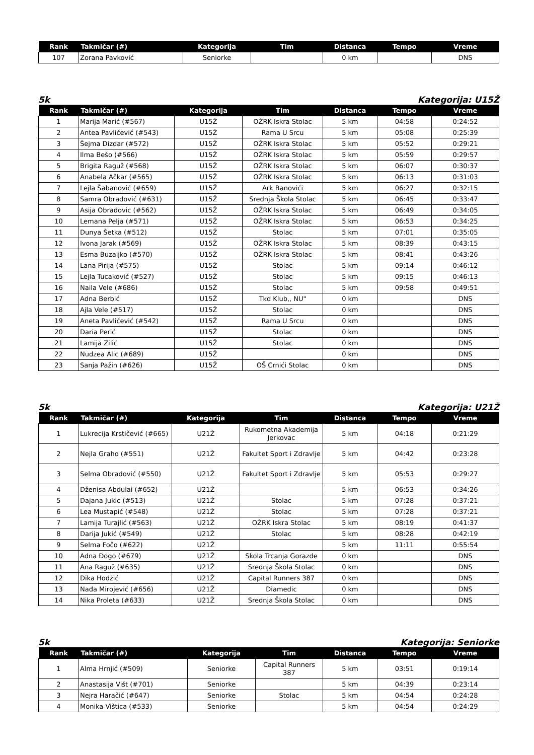| Rank | Takmičar (#) | Kategorija | Tim | Distanca | Tempo | Vreme |
| --- | --- | --- | --- | --- | --- | --- |
| 107 | Zorana Pavković | Seniorke | | 0 km | | DNS |
5k Kategorija: U15Ž
| Rank | Takmičar (#) | Kategorija | Tim | Distanca | Tempo | Vreme |
| --- | --- | --- | --- | --- | --- | --- |
| 1 | Marija Marić (#567) | U15Ž | OŽRK Iskra Stolac | 5 km | 04:58 | 0:24:52 |
| 2 | Antea Pavličević (#543) | U15Ž | Rama U Srcu | 5 km | 05:08 | 0:25:39 |
| 3 | Šejma Dizdar (#572) | U15Ž | OŽRK Iskra Stolac | 5 km | 05:52 | 0:29:21 |
| 4 | Ilma Bešo (#566) | U15Ž | OŽRK Iskra Stolac | 5 km | 05:59 | 0:29:57 |
| 5 | Brigita Raguž (#568) | U15Ž | OŽRK Iskra Stolac | 5 km | 06:07 | 0:30:37 |
| 6 | Anabela Ačkar (#565) | U15Ž | OŽRK Iskra Stolac | 5 km | 06:13 | 0:31:03 |
| 7 | Lejla Šabanović (#659) | U15Ž | Ark Banovići | 5 km | 06:27 | 0:32:15 |
| 8 | Samra Obradović (#631) | U15Ž | Srednja Škola Stolac | 5 km | 06:45 | 0:33:47 |
| 9 | Asija Obradovic (#562) | U15Ž | OŽRK Iskra Stolac | 5 km | 06:49 | 0:34:05 |
| 10 | Lemana Pelja (#571) | U15Ž | OŽRK Iskra Stolac | 5 km | 06:53 | 0:34:25 |
| 11 | Dunya Šetka (#512) | U15Ž | Stolac | 5 km | 07:01 | 0:35:05 |
| 12 | Ivona Jarak (#569) | U15Ž | OŽRK Iskra Stolac | 5 km | 08:39 | 0:43:15 |
| 13 | Esma Buzaljko (#570) | U15Ž | OŽRK Iskra Stolac | 5 km | 08:41 | 0:43:26 |
| 14 | Lana Pirija (#575) | U15Ž | Stolac | 5 km | 09:14 | 0:46:12 |
| 15 | Lejla Tucaković (#527) | U15Ž | Stolac | 5 km | 09:15 | 0:46:13 |
| 16 | Naila Vele (#686) | U15Ž | Stolac | 5 km | 09:58 | 0:49:51 |
| 17 | Adna Berbić | U15Ž | Tkd Klub,, NU" | 0 km | | DNS |
| 18 | Ajla Vele (#517) | U15Ž | Stolac | 0 km | | DNS |
| 19 | Aneta Pavličević (#542) | U15Ž | Rama U Srcu | 0 km | | DNS |
| 20 | Daria Perić | U15Ž | Stolac | 0 km | | DNS |
| 21 | Lamija Zilić | U15Ž | Stolac | 0 km | | DNS |
| 22 | Nudzea Alic (#689) | U15Ž | | 0 km | | DNS |
| 23 | Sanja Pažin (#626) | U15Ž | OŠ Crnići Stolac | 0 km | | DNS |
5k Kategorija: U21Ž
| Rank | Takmičar (#) | Kategorija | Tim | Distanca | Tempo | Vreme |
| --- | --- | --- | --- | --- | --- | --- |
| 1 | Lukrecija Krstičević (#665) | U21Ž | Rukometna Akademija Jerkovac | 5 km | 04:18 | 0:21:29 |
| 2 | Nejla Graho (#551) | U21Ž | Fakultet Sport i Zdravlje | 5 km | 04:42 | 0:23:28 |
| 3 | Selma Obradović (#550) | U21Ž | Fakultet Sport i Zdravlje | 5 km | 05:53 | 0:29:27 |
| 4 | Dženisa Abdulai (#652) | U21Ž | | 5 km | 06:53 | 0:34:26 |
| 5 | Dajana Jukic (#513) | U21Ž | Stolac | 5 km | 07:28 | 0:37:21 |
| 6 | Lea Mustapić (#548) | U21Ž | Stolac | 5 km | 07:28 | 0:37:21 |
| 7 | Lamija Turajlić (#563) | U21Ž | OŽRK Iskra Stolac | 5 km | 08:19 | 0:41:37 |
| 8 | Darija Jukić (#549) | U21Ž | Stolac | 5 km | 08:28 | 0:42:19 |
| 9 | Selma Fočo (#622) | U21Ž | | 5 km | 11:11 | 0:55:54 |
| 10 | Adna Đogo (#679) | U21Ž | Skola Trcanja Gorazde | 0 km | | DNS |
| 11 | Ana Raguž (#635) | U21Ž | Srednja Škola Stolac | 0 km | | DNS |
| 12 | Dika Hodžić | U21Ž | Capital Runners 387 | 0 km | | DNS |
| 13 | Nađa Mirojević (#656) | U21Ž | Diamedic | 0 km | | DNS |
| 14 | Nika Proleta (#633) | U21Ž | Srednja Škola Stolac | 0 km | | DNS |
5k Kategorija: Seniorke
| Rank | Takmičar (#) | Kategorija | Tim | Distanca | Tempo | Vreme |
| --- | --- | --- | --- | --- | --- | --- |
| 1 | Alma Hrnjić (#509) | Seniorke | Capital Runners 387 | 5 km | 03:51 | 0:19:14 |
| 2 | Anastasija Višt (#701) | Seniorke | | 5 km | 04:39 | 0:23:14 |
| 3 | Nejra Haračić (#647) | Seniorke | Stolac | 5 km | 04:54 | 0:24:28 |
| 4 | Monika Vištica (#533) | Seniorke | | 5 km | 04:54 | 0:24:29 |